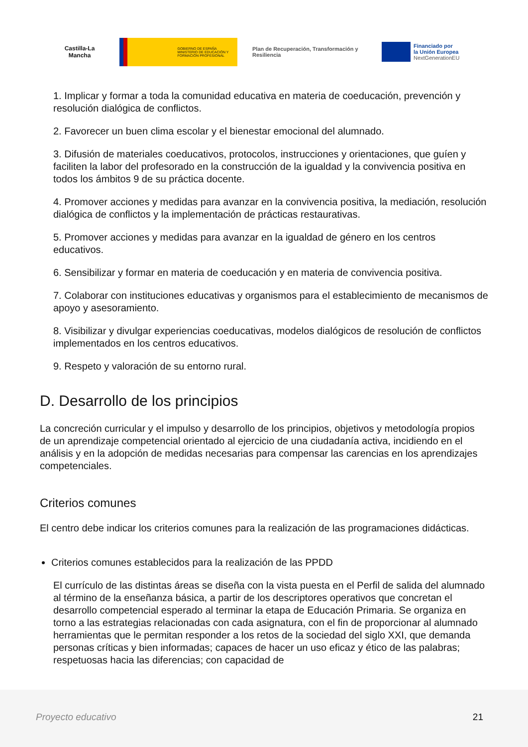Castilla-La Mancha
GOBIERNO DE ESPAÑA MINISTERIO DE EDUCACIÓN Y FORMACIÓN PROFESIONAL
Plan de Recuperación, Transformación y Resiliencia
Financiado por
la Unión Europea
NextGenerationEU
1. Implicar y formar a toda la comunidad educativa en materia de coeducación, prevención y resolución dialógica de conflictos.
2. Favorecer un buen clima escolar y el bienestar emocional del alumnado.
3. Difusión de materiales coeducativos, protocolos, instrucciones y orientaciones, que guíen y faciliten la labor del profesorado en la construcción de la igualdad y la convivencia positiva en todos los ámbitos 9 de su práctica docente.
4. Promover acciones y medidas para avanzar en la convivencia positiva, la mediación, resolución dialógica de conflictos y la implementación de prácticas restaurativas.
5. Promover acciones y medidas para avanzar en la igualdad de género en los centros educativos.
6. Sensibilizar y formar en materia de coeducación y en materia de convivencia positiva.
7. Colaborar con instituciones educativas y organismos para el establecimiento de mecanismos de apoyo y asesoramiento.
8. Visibilizar y divulgar experiencias coeducativas, modelos dialógicos de resolución de conflictos implementados en los centros educativos.
9. Respeto y valoración de su entorno rural.
D. Desarrollo de los principios
La concreción curricular y el impulso y desarrollo de los principios, objetivos y metodología propios de un aprendizaje competencial orientado al ejercicio de una ciudadanía activa, incidiendo en el análisis y en la adopción de medidas necesarias para compensar las carencias en los aprendizajes competenciales.
Criterios comunes
El centro debe indicar los criterios comunes para la realización de las programaciones didácticas.
Criterios comunes establecidos para la realización de las PPDD
El currículo de las distintas áreas se diseña con la vista puesta en el Perfil de salida del alumnado al término de la enseñanza básica, a partir de los descriptores operativos que concretan el desarrollo competencial esperado al terminar la etapa de Educación Primaria. Se organiza en torno a las estrategias relacionadas con cada asignatura, con el fin de proporcionar al alumnado herramientas que le permitan responder a los retos de la sociedad del siglo XXI, que demanda personas críticas y bien informadas; capaces de hacer un uso eficaz y ético de las palabras; respetuosas hacia las diferencias; con capacidad de
Proyecto educativo 21